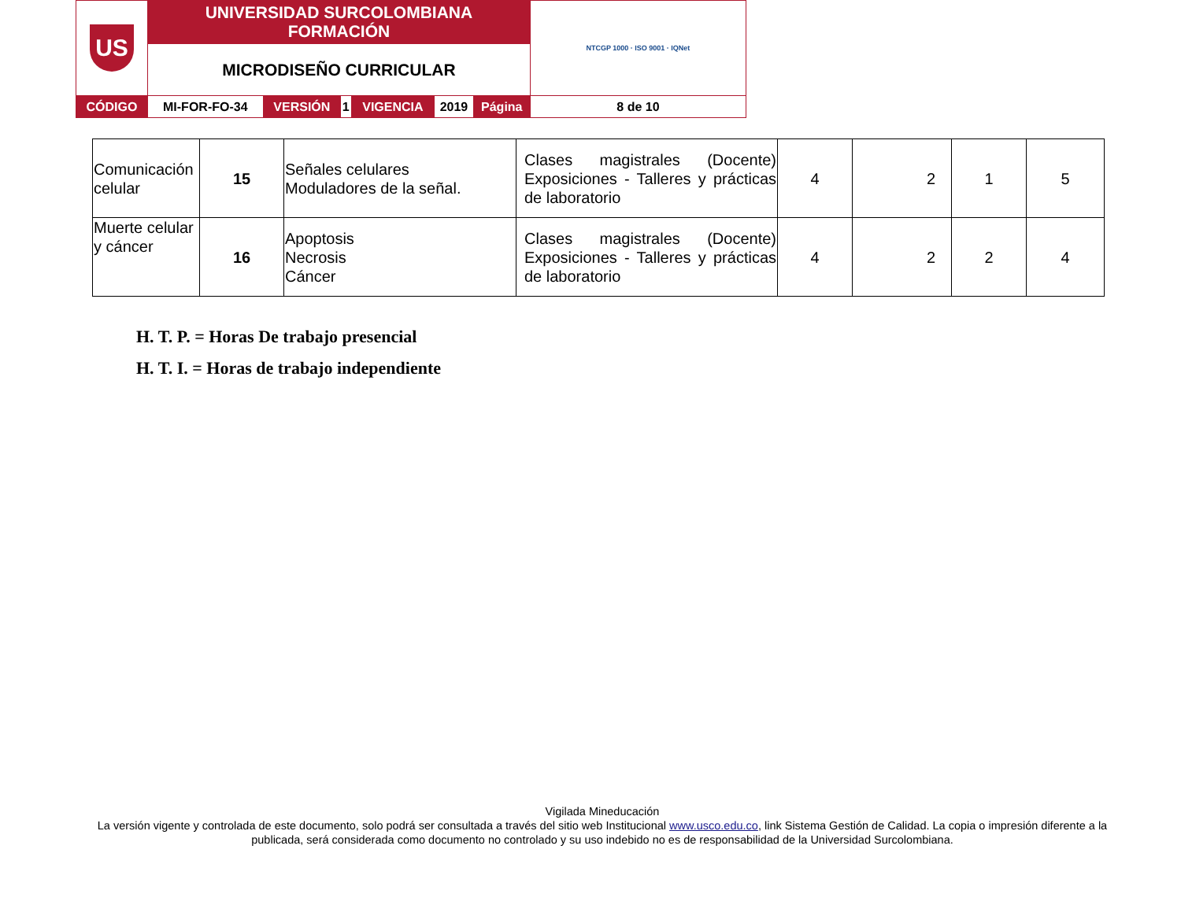| US | UNIVERSIDAD SURCOLOMBIANA FORMACIÓN | | | | | | NTCGP 1000 · ISO 9001 · IQNet |
| | MICRODISEÑO CURRICULAR | | | | | | |
| CÓDIGO | MI-FOR-FO-34 | VERSIÓN | 1 | VIGENCIA | 2019 | Página | 8 de 10 |
| Comunicación celular | 15 | Señales celulares Moduladores de la señal. | Clases magistrales (Docente) Exposiciones - Talleres y prácticas de laboratorio | 4 | 2 | 1 | 5 |
| Muerte celular y cáncer | 16 | Apoptosis Necrosis Cáncer | Clases magistrales (Docente) Exposiciones - Talleres y prácticas de laboratorio | 4 | 2 | 2 | 4 |
H. T. P. = Horas De trabajo presencial
H. T. I. = Horas de trabajo independiente
Vigilada Mineducación
La versión vigente y controlada de este documento, solo podrá ser consultada a través del sitio web Institucional www.usco.edu.co, link Sistema Gestión de Calidad. La copia o impresión diferente a la publicada, será considerada como documento no controlado y su uso indebido no es de responsabilidad de la Universidad Surcolombiana.